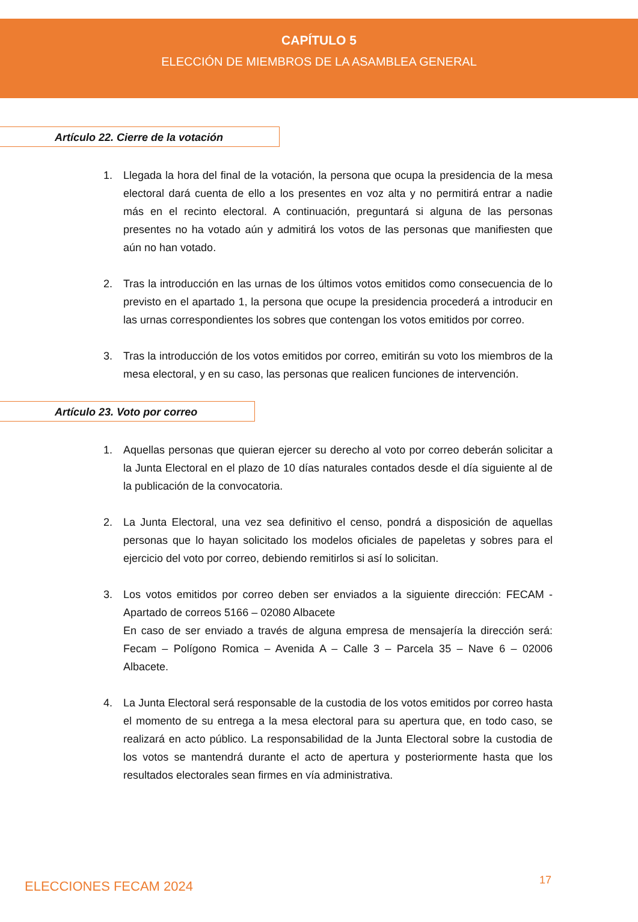CAPÍTULO 5
ELECCIÓN DE MIEMBROS DE LA ASAMBLEA GENERAL
Artículo 22. Cierre de la votación
1. Llegada la hora del final de la votación, la persona que ocupa la presidencia de la mesa electoral dará cuenta de ello a los presentes en voz alta y no permitirá entrar a nadie más en el recinto electoral. A continuación, preguntará si alguna de las personas presentes no ha votado aún y admitirá los votos de las personas que manifiesten que aún no han votado.
2. Tras la introducción en las urnas de los últimos votos emitidos como consecuencia de lo previsto en el apartado 1, la persona que ocupe la presidencia procederá a introducir en las urnas correspondientes los sobres que contengan los votos emitidos por correo.
3. Tras la introducción de los votos emitidos por correo, emitirán su voto los miembros de la mesa electoral, y en su caso, las personas que realicen funciones de intervención.
Artículo 23. Voto por correo
1. Aquellas personas que quieran ejercer su derecho al voto por correo deberán solicitar a la Junta Electoral en el plazo de 10 días naturales contados desde el día siguiente al de la publicación de la convocatoria.
2. La Junta Electoral, una vez sea definitivo el censo, pondrá a disposición de aquellas personas que lo hayan solicitado los modelos oficiales de papeletas y sobres para el ejercicio del voto por correo, debiendo remitirlos si así lo solicitan.
3. Los votos emitidos por correo deben ser enviados a la siguiente dirección: FECAM - Apartado de correos 5166 – 02080 Albacete
En caso de ser enviado a través de alguna empresa de mensajería la dirección será: Fecam – Polígono Romica – Avenida A – Calle 3 – Parcela 35 – Nave 6 – 02006 Albacete.
4. La Junta Electoral será responsable de la custodia de los votos emitidos por correo hasta el momento de su entrega a la mesa electoral para su apertura que, en todo caso, se realizará en acto público. La responsabilidad de la Junta Electoral sobre la custodia de los votos se mantendrá durante el acto de apertura y posteriormente hasta que los resultados electorales sean firmes en vía administrativa.
ELECCIONES FECAM 2024 17